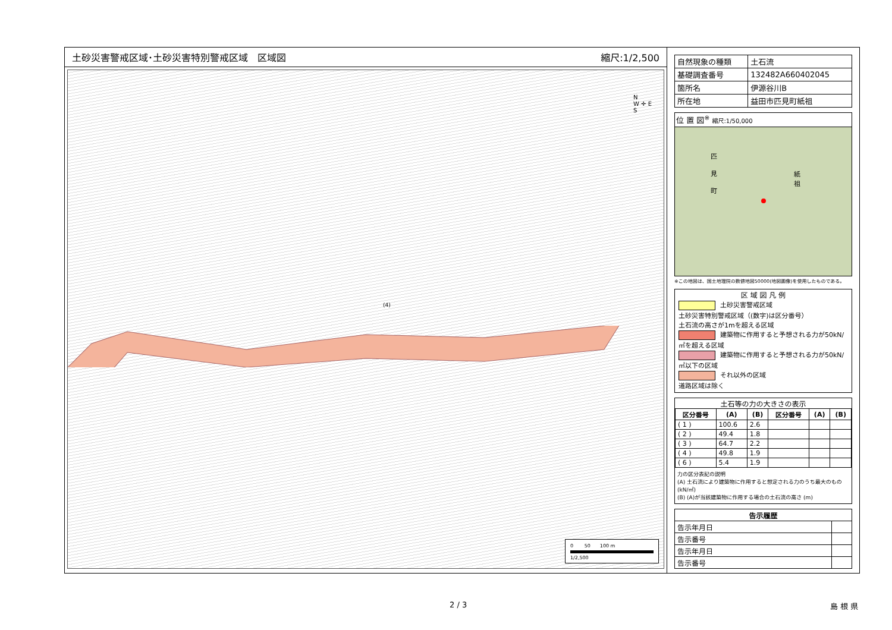土砂災害警戒区域･土砂災害特別警戒区域　区域図 縮尺:1/2,500
N
W ✛ E
S
(4)
0 　　50　　100 m
1/2,500
| 自然現象の種類 | 土石流 |
| 基礎調査番号 | 132482A660402045 |
| 箇所名 | 伊源谷川B |
| 所在地 | 益田市匹見町紙祖 |
位 置 図<sup>※</sup> 縮尺:1/50,000
匹
見
町
紙
祖
※この地図は、国土地理院の数値地図50000(地図画像)を使用したものである。
区 域 図 凡 例
土砂災害警戒区域
土砂災害特別警戒区域（(数字)は区分番号）
土石流の高さが1mを超える区域
建築物に作用すると予想される力が50kN/㎡を超える区域
建築物に作用すると予想される力が50kN/㎡以下の区域
それ以外の区域
道路区域は除く
土石等の力の大きさの表示
| 区分番号 | (A) | (B) | 区分番号 | (A) | (B) |
| --- | --- | --- | --- | --- | --- |
| ( 1 ) | 100.6 | 2.6 | | | |
| ( 2 ) | 49.4 | 1.8 | | | |
| ( 3 ) | 64.7 | 2.2 | | | |
| ( 4 ) | 49.8 | 1.9 | | | |
| ( 6 ) | 5.4 | 1.9 | | | |
力の区分表記の説明
(A) 土石流により建築物に作用すると想定される力のうち最大のもの (kN/㎡)
(B) (A)が当該建築物に作用する場合の土石流の高さ (m)
| 告示履歴 | |
| --- | --- |
| 告示年月日 | |
| 告示番号 | |
| 告示年月日 | |
| 告示番号 | |
2 / 3 島 根 県